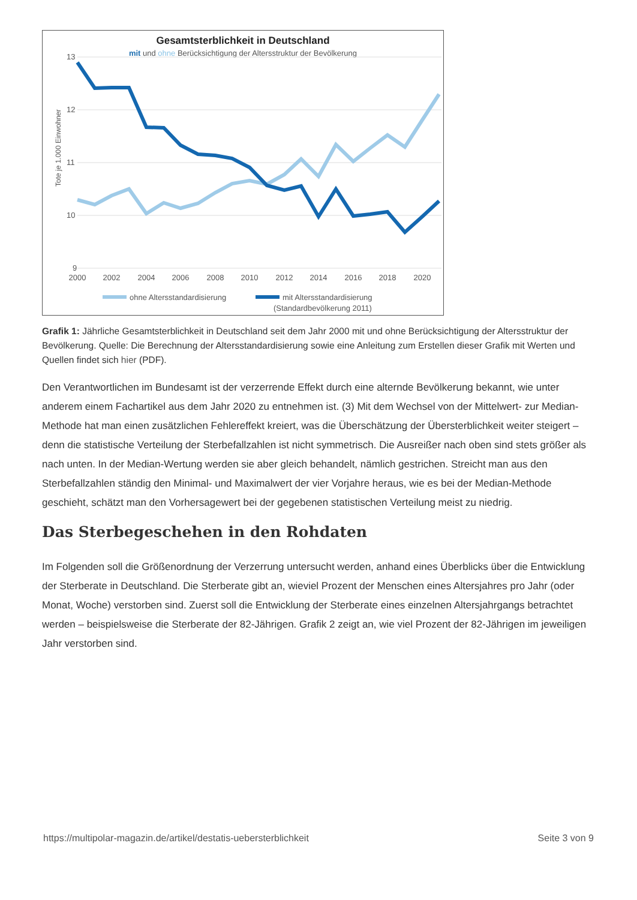Gesamtsterblichkeit in Deutschland
mit und ohne Berücksichtigung der Altersstruktur der Bevölkerung
13
12
11
10
9
Tote je 1.000 Einwohner
2000
2002
2004
2006
2008
2010
2012
2014
2016
2018
2020
ohne Altersstandardisierung
mit Altersstandardisierung
(Standardbevölkerung 2011)
Grafik 1: Jährliche Gesamtsterblichkeit in Deutschland seit dem Jahr 2000 mit und ohne Berücksichtigung der Altersstruktur der Bevölkerung. Quelle: Die Berechnung der Altersstandardisierung sowie eine Anleitung zum Erstellen dieser Grafik mit Werten und Quellen findet sich hier (PDF).
Den Verantwortlichen im Bundesamt ist der verzerrende Effekt durch eine alternde Bevölkerung bekannt, wie unter anderem einem Fachartikel aus dem Jahr 2020 zu entnehmen ist. (3) Mit dem Wechsel von der Mittelwert- zur Median-Methode hat man einen zusätzlichen Fehlereffekt kreiert, was die Überschätzung der Übersterblichkeit weiter steigert – denn die statistische Verteilung der Sterbefallzahlen ist nicht symmetrisch. Die Ausreißer nach oben sind stets größer als nach unten. In der Median-Wertung werden sie aber gleich behandelt, nämlich gestrichen. Streicht man aus den Sterbefallzahlen ständig den Minimal- und Maximalwert der vier Vorjahre heraus, wie es bei der Median-Methode geschieht, schätzt man den Vorhersagewert bei der gegebenen statistischen Verteilung meist zu niedrig.
Das Sterbegeschehen in den Rohdaten
Im Folgenden soll die Größenordnung der Verzerrung untersucht werden, anhand eines Überblicks über die Entwicklung der Sterberate in Deutschland. Die Sterberate gibt an, wieviel Prozent der Menschen eines Altersjahres pro Jahr (oder Monat, Woche) verstorben sind. Zuerst soll die Entwicklung der Sterberate eines einzelnen Altersjahrgangs betrachtet werden – beispielsweise die Sterberate der 82-Jährigen. Grafik 2 zeigt an, wie viel Prozent der 82-Jährigen im jeweiligen Jahr verstorben sind.
https://multipolar-magazin.de/artikel/destatis-uebersterblichkeit Seite 3 von 9